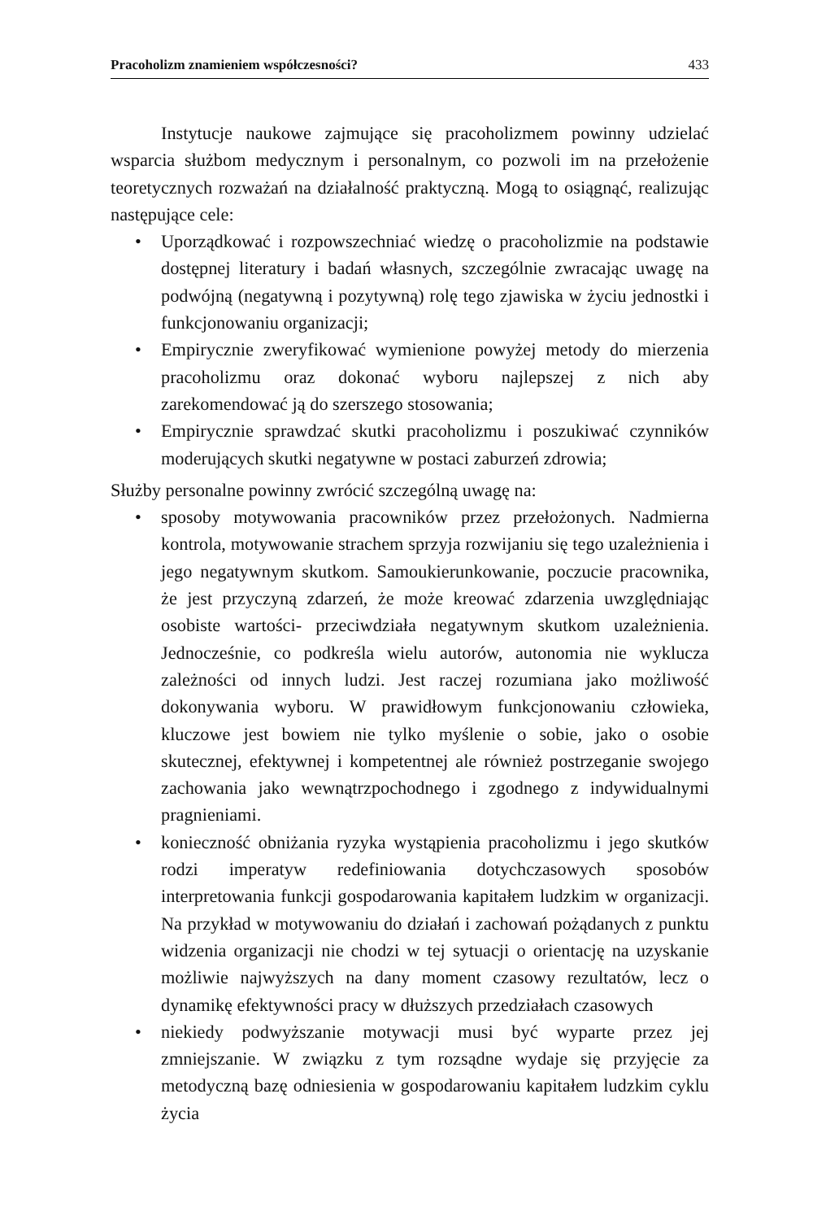Pracoholizm znamieniem współczesności? 433
Instytucje naukowe zajmujące się pracoholizmem powinny udzielać wsparcia służbom medycznym i personalnym, co pozwoli im na przełożenie teoretycznych rozważań na działalność praktyczną. Mogą to osiągnąć, realizując następujące cele:
• Uporządkować i rozpowszechniać wiedzę o pracoholizmie na podstawie dostępnej literatury i badań własnych, szczególnie zwracając uwagę na podwójną (negatywną i pozytywną) rolę tego zjawiska w życiu jednostki i funkcjonowaniu organizacji;
• Empirycznie zweryfikować wymienione powyżej metody do mierzenia pracoholizmu oraz dokonać wyboru najlepszej z nich aby zarekomendować ją do szerszego stosowania;
• Empirycznie sprawdzać skutki pracoholizmu i poszukiwać czynników moderujących skutki negatywne w postaci zaburzeń zdrowia;
Służby personalne powinny zwrócić szczególną uwagę na:
• sposoby motywowania pracowników przez przełożonych. Nadmierna kontrola, motywowanie strachem sprzyja rozwijaniu się tego uzależnienia i jego negatywnym skutkom. Samoukierunkowanie, poczucie pracownika, że jest przyczyną zdarzeń, że może kreować zdarzenia uwzględniając osobiste wartości- przeciwdziała negatywnym skutkom uzależnienia. Jednocześnie, co podkreśla wielu autorów, autonomia nie wyklucza zależności od innych ludzi. Jest raczej rozumiana jako możliwość dokonywania wyboru. W prawidłowym funkcjonowaniu człowieka, kluczowe jest bowiem nie tylko myślenie o sobie, jako o osobie skutecznej, efektywnej i kompetentnej ale również postrzeganie swojego zachowania jako wewnątrzpochodnego i zgodnego z indywidualnymi pragnieniami.
• konieczność obniżania ryzyka wystąpienia pracoholizmu i jego skutków rodzi imperatyw redefiniowania dotychczasowych sposobów interpretowania funkcji gospodarowania kapitałem ludzkim w organizacji. Na przykład w motywowaniu do działań i zachowań pożądanych z punktu widzenia organizacji nie chodzi w tej sytuacji o orientację na uzyskanie możliwie najwyższych na dany moment czasowy rezultatów, lecz o dynamikę efektywności pracy w dłuższych przedziałach czasowych
• niekiedy podwyższanie motywacji musi być wyparte przez jej zmniejszanie. W związku z tym rozsądne wydaje się przyjęcie za metodyczną bazę odniesienia w gospodarowaniu kapitałem ludzkim cyklu życia